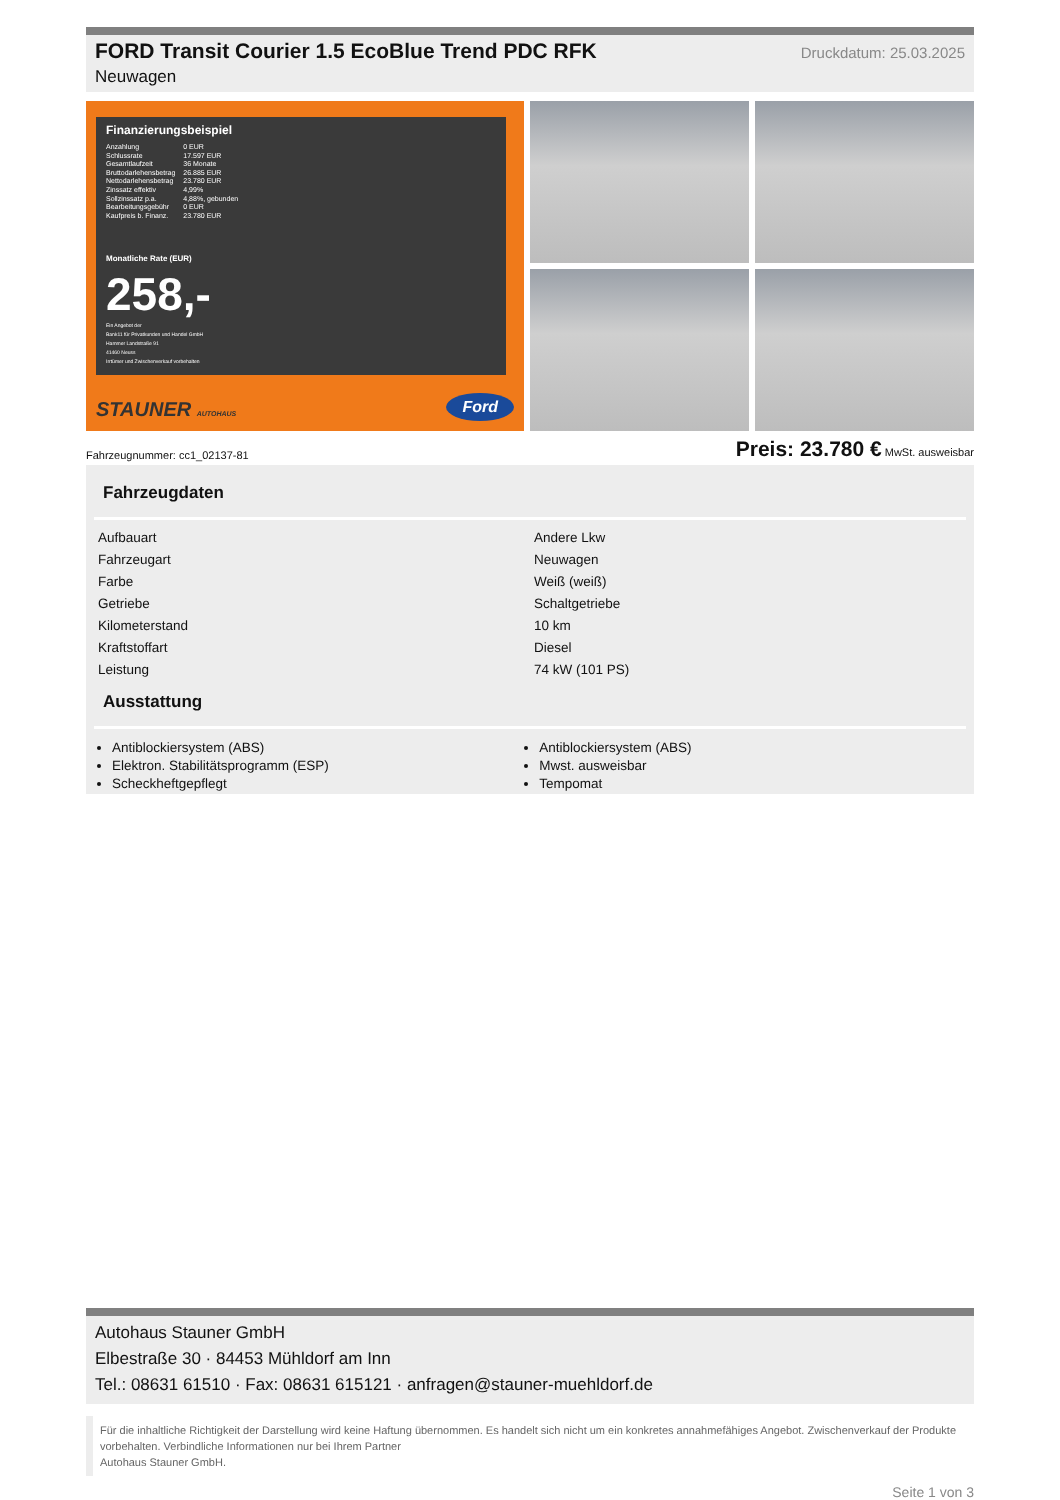FORD Transit Courier 1.5 EcoBlue Trend PDC RFK
Neuwagen
Druckdatum: 25.03.2025
Finanzierungsbeispiel
| Anzahlung | 0 EUR |
| Schlussrate | 17.597 EUR |
| Gesamtlaufzeit | 36 Monate |
| Bruttodarlehensbetrag | 26.885 EUR |
| Nettodarlehensbetrag | 23.780 EUR |
| Zinssatz effektiv | 4,99% |
| Sollzinssatz p.a. | 4,88%, gebunden |
| Bearbeitungsgebühr | 0 EUR |
| Kaufpreis b. Finanz. | 23.780 EUR |
Monatliche Rate (EUR)
258,-
Ein Angebot der
Bank11 für Privatkunden und Handel GmbH
Hammer Landstraße 91
41460 Neuss
Irrtümer und Zwischenverkauf vorbehalten
STAUNER AUTOHAUS Ford
Fahrzeugnummer: cc1_02137-81 Preis: 23.780 € MwSt. ausweisbar
Fahrzeugdaten
| Aufbauart | Andere Lkw |
| Fahrzeugart | Neuwagen |
| Farbe | Weiß (weiß) |
| Getriebe | Schaltgetriebe |
| Kilometerstand | 10 km |
| Kraftstoffart | Diesel |
| Leistung | 74 kW (101 PS) |
Ausstattung
Antiblockiersystem (ABS)
Elektron. Stabilitätsprogramm (ESP)
Scheckheftgepflegt
Antiblockiersystem (ABS)
Mwst. ausweisbar
Tempomat
Autohaus Stauner GmbH
Elbestraße 30 · 84453 Mühldorf am Inn
Tel.: 08631 61510 · Fax: 08631 615121 · anfragen@stauner-muehldorf.de
Für die inhaltliche Richtigkeit der Darstellung wird keine Haftung übernommen. Es handelt sich nicht um ein konkretes annahmefähiges Angebot. Zwischenverkauf der Produkte vorbehalten. Verbindliche Informationen nur bei Ihrem Partner
Autohaus Stauner GmbH.
Seite 1 von 3